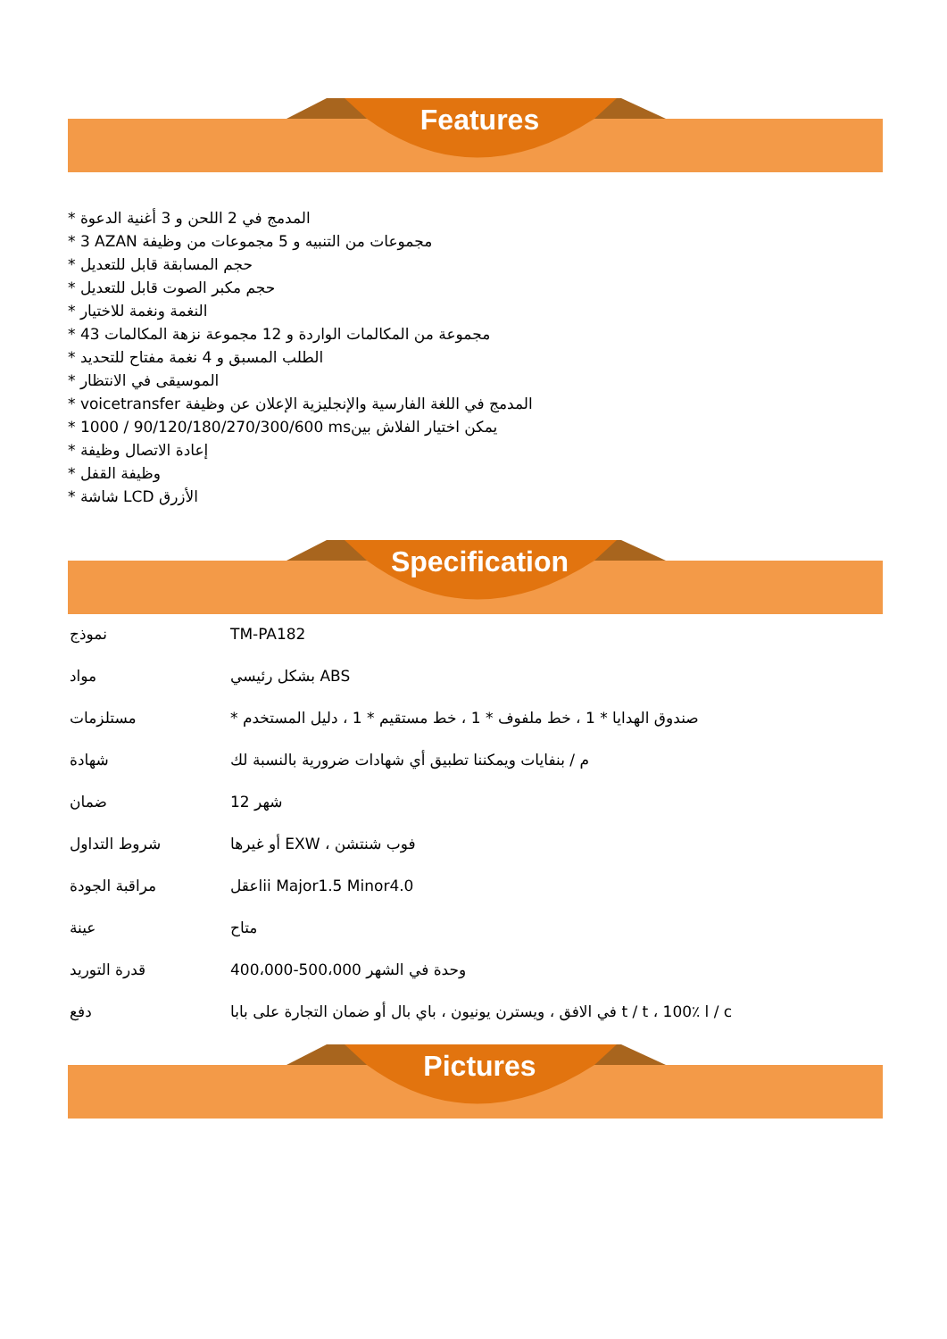Features
* المدمج في 2 اللحن و 3 أغنية الدعوة
* 3 AZAN مجموعات من التنبيه و 5 مجموعات من وظيفة
* حجم المسابقة قابل للتعديل
* حجم مكبر الصوت قابل للتعديل
* النغمة ونغمة للاختيار
* 43 مجموعة من المكالمات الواردة و 12 مجموعة نزهة المكالمات
* الطلب المسبق و 4 نغمة مفتاح للتحديد
* الموسيقى في الانتظار
* voicetransfer المدمج في اللغة الفارسية والإنجليزية الإعلان عن وظيفة
* 1000 / 90/120/180/270/300/600 msيمكن اختيار الفلاش بين
* إعادة الاتصال وظيفة
* وظيفة القفل
* شاشة LCD الأزرق
Specification
| نموذج | TM-PA182 |
| مواد | بشكل رئيسي ABS |
| مستلزمات | * صندوق الهدايا * 1 ، خط ملفوف * 1 ، خط مستقيم * 1 ، دليل المستخدم |
| شهادة | م / بنفايات ويمكننا تطبيق أي شهادات ضرورية بالنسبة لك |
| ضمان | 12 شهر |
| شروط التداول | أو غيرها EXW ، فوب شنتشن |
| مراقبة الجودة | اعقلii Major1.5 Minor4.0 |
| عينة | متاح |
| قدرة التوريد | 400،000-500،000 وحدة في الشهر |
| دفع | في الافق ، ويسترن يونيون ، باي بال أو ضمان التجارة على بابا t / t ، 100٪ l / c |
Pictures